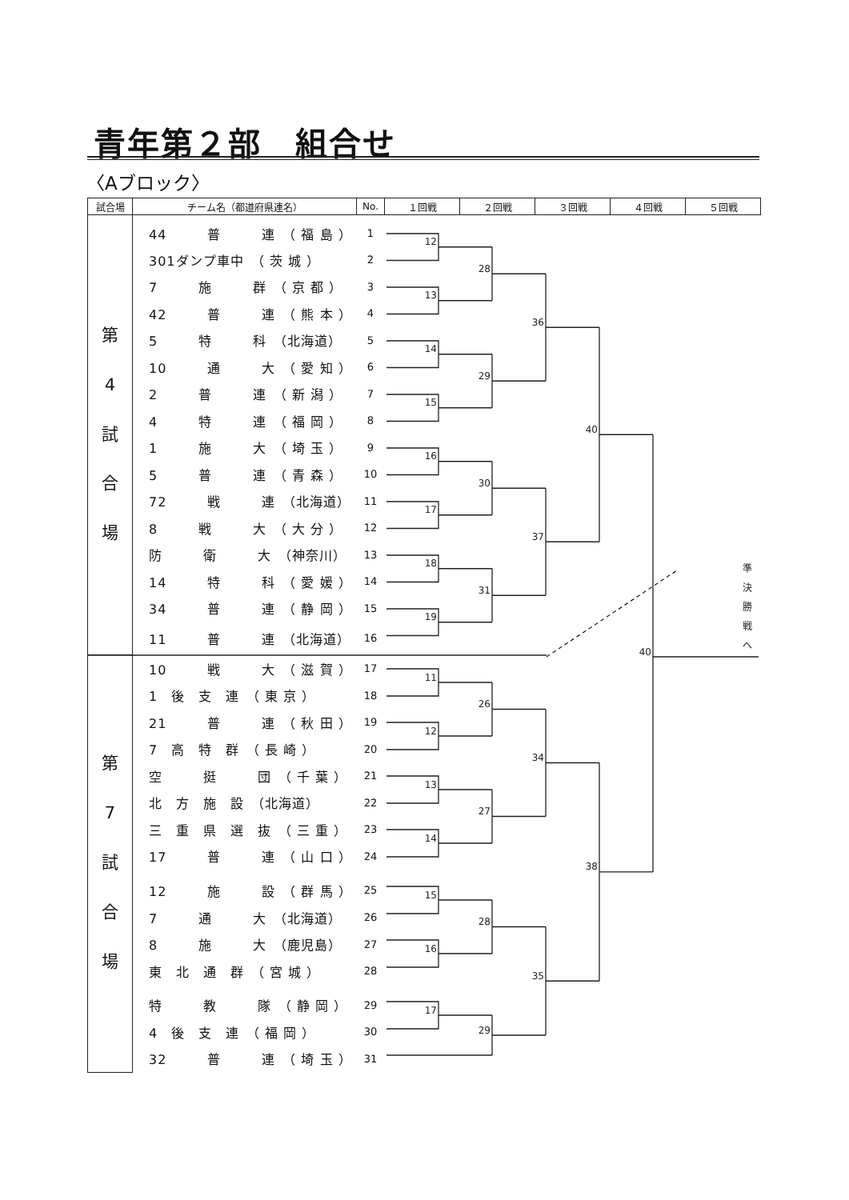青年第２部　組合せ
〈Aブロック〉
| 試合場 | チーム名（都道府県連名） | No. | １回戦 | ２回戦 | ３回戦 | ４回戦 | ５回戦 |
| --- | --- | --- | --- | --- | --- | --- | --- |
| 第 4 試 合 場 | 44 普 連 （ 福 島 ） | 1 | 12 13 14 15 16 17 18 19 28 29 30 31 36 37 40 11 12 13 14 15 16 17 26 27 28 29 34 35 38 40 準 決 勝 戦 へ | | | | |
| | 301ダンプ車中 （ 茨 城 ） | 2 | | | | | |
| | 7 施 群 （ 京 都 ） | 3 | | | | | |
| | 42 普 連 （ 熊 本 ） | 4 | | | | | |
| | 5 特 科 （北海道） | 5 | | | | | |
| | 10 通 大 （ 愛 知 ） | 6 | | | | | |
| | 2 普 連 （ 新 潟 ） | 7 | | | | | |
| | 4 特 連 （ 福 岡 ） | 8 | | | | | |
| | 1 施 大 （ 埼 玉 ） | 9 | | | | | |
| | 5 普 連 （ 青 森 ） | 10 | | | | | |
| | 72 戦 連 （北海道） | 11 | | | | | |
| | 8 戦 大 （ 大 分 ） | 12 | | | | | |
| | 防 衛 大 （神奈川） | 13 | | | | | |
| | 14 特 科 （ 愛 媛 ） | 14 | | | | | |
| | 34 普 連 （ 静 岡 ） | 15 | | | | | |
| | 11 普 連 （北海道） | 16 | | | | | |
| 第 7 試 合 場 | 10 戦 大 （ 滋 賀 ） | 17 | | | | | |
| | 1 後 支 連 （ 東 京 ） | 18 | | | | | |
| | 21 普 連 （ 秋 田 ） | 19 | | | | | |
| | 7 高 特 群 （ 長 崎 ） | 20 | | | | | |
| | 空 挺 団 （ 千 葉 ） | 21 | | | | | |
| | 北 方 施 設 （北海道） | 22 | | | | | |
| | 三 重 県 選 抜 （ 三 重 ） | 23 | | | | | |
| | 17 普 連 （ 山 口 ） | 24 | | | | | |
| | 12 施 設 （ 群 馬 ） | 25 | | | | | |
| | 7 通 大 （北海道） | 26 | | | | | |
| | 8 施 大 （鹿児島） | 27 | | | | | |
| | 東 北 通 群 （ 宮 城 ） | 28 | | | | | |
| | 特 教 隊 （ 静 岡 ） | 29 | | | | | |
| | 4 後 支 連 （ 福 岡 ） | 30 | | | | | |
| | 32 普 連 （ 埼 玉 ） | 31 | | | | | |